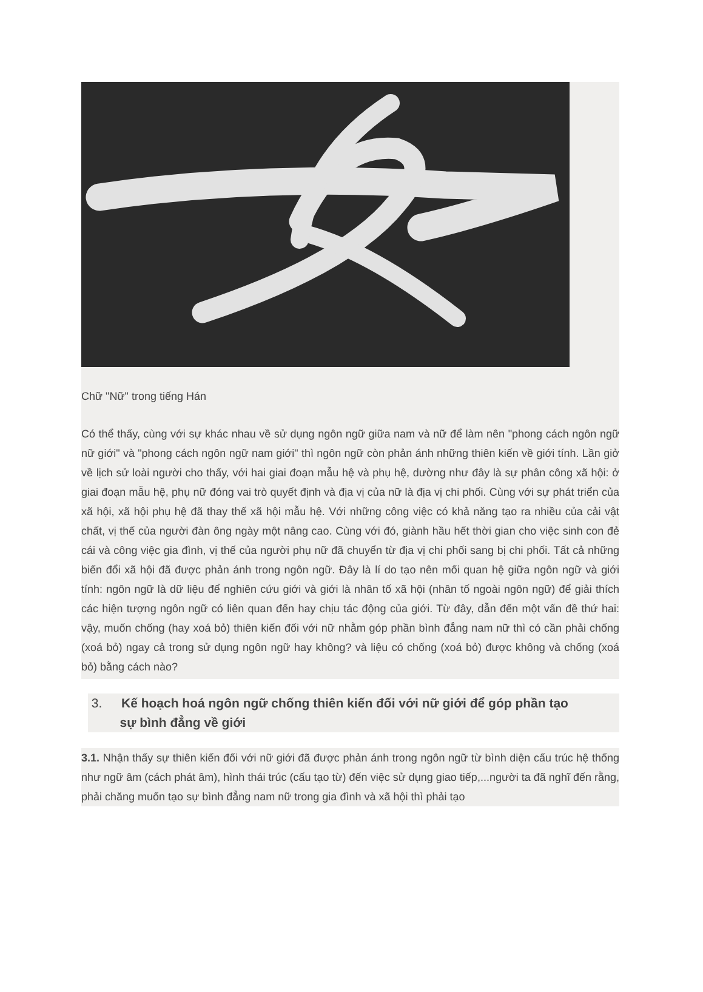Chữ "Nữ" trong tiếng Hán
Có thể thấy, cùng với sự khác nhau về sử dụng ngôn ngữ giữa nam và nữ để làm nên "phong cách ngôn ngữ nữ giới" và "phong cách ngôn ngữ nam giới" thì ngôn ngữ còn phản ánh những thiên kiến về giới tính. Lần giở về lịch sử loài người cho thấy, với hai giai đoạn mẫu hệ và phụ hệ, dường như đây là sự phân công xã hội: ở giai đoạn mẫu hệ, phụ nữ đóng vai trò quyết định và địa vị của nữ là địa vị chi phối. Cùng với sự phát triển của xã hội, xã hội phụ hệ đã thay thế xã hội mẫu hệ. Với những công việc có khả năng tạo ra nhiều của cải vật chất, vị thế của người đàn ông ngày một nâng cao. Cùng với đó, giành hầu hết thời gian cho việc sinh con đẻ cái và công việc gia đình, vị thế của người phụ nữ đã chuyển từ địa vị chi phối sang bị chi phối. Tất cả những biến đổi xã hội đã được phản ánh trong ngôn ngữ. Đây là lí do tạo nên mối quan hệ giữa ngôn ngữ và giới tính: ngôn ngữ là dữ liệu để nghiên cứu giới và giới là nhân tố xã hội (nhân tố ngoài ngôn ngữ) để giải thích các hiện tượng ngôn ngữ có liên quan đến hay chịu tác động của giới. Từ đây, dẫn đến một vấn đề thứ hai: vậy, muốn chống (hay xoá bỏ) thiên kiến đối với nữ nhằm góp phần bình đẳng nam nữ thì có cần phải chống (xoá bỏ) ngay cả trong sử dụng ngôn ngữ hay không? và liệu có chống (xoá bỏ) được không và chống (xoá bỏ) bằng cách nào?
3. Kế hoạch hoá ngôn ngữ chống thiên kiến đối với nữ giới để góp phần tạo
sự bình đẳng về giới
3.1. Nhận thấy sự thiên kiến đối với nữ giới đã được phản ánh trong ngôn ngữ từ bình diện cấu trúc hệ thống như ngữ âm (cách phát âm), hình thái trúc (cấu tạo từ) đến việc sử dụng giao tiếp,...người ta đã nghĩ đến rằng, phải chăng muốn tạo sự bình đẳng nam nữ trong gia đình và xã hội thì phải tạo